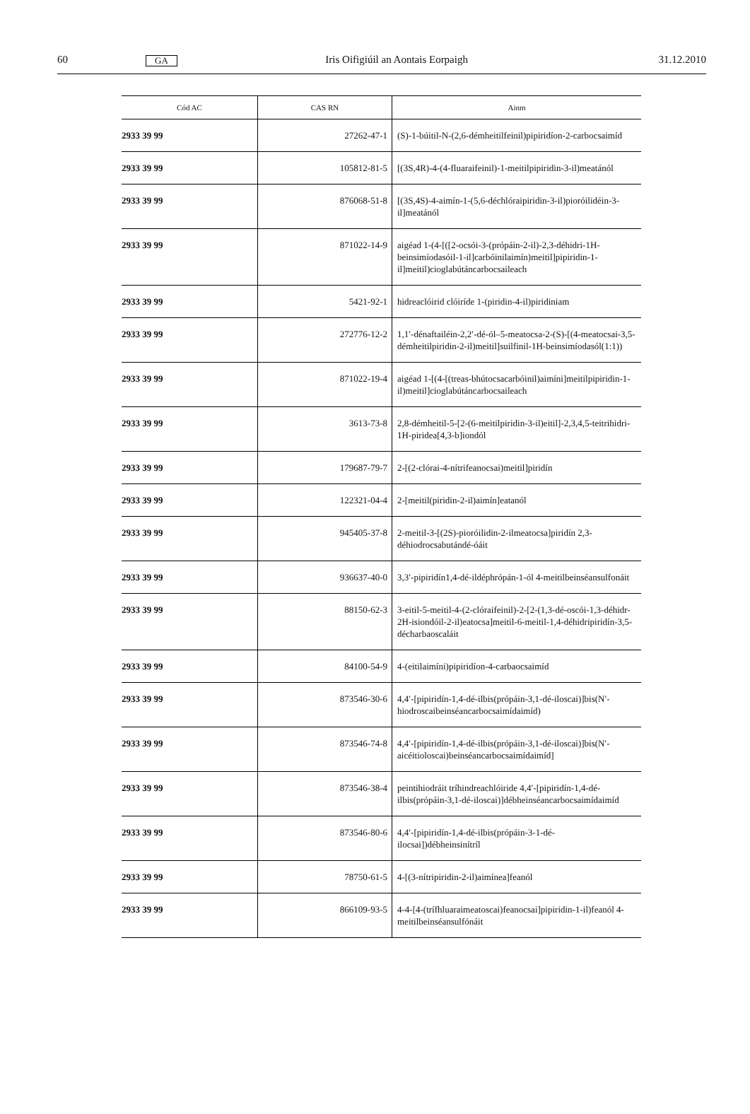60 GA Iris Oifigiúil an Aontais Eorpaigh 31.12.2010
| Cód AC | CAS RN | Ainm |
| --- | --- | --- |
| 2933 39 99 | 27262-47-1 | (S)-1-búitil-N-(2,6-démheitilfeinil)pipiridíon-2-carboc­saimíd |
| 2933 39 99 | 105812-81-5 | [(3S,4R)-4-(4-fluaraifeinil)-1-meitilpipiridin-3-il)meatánól |
| 2933 39 99 | 876068-51-8 | [(3S,4S)-4-aimín-1-(5,6-déchlóraipiridin-3-il)pioróilidéin-3-il]meatánól |
| 2933 39 99 | 871022-14-9 | aigéad 1-(4-[([2-ocsói-3-(própáin-2-il)-2,3-déhidri-1H-beinsimíodasóil-1-il]carbóinilaimín)meitil]pipiridin-1-il]meitil)cioglabútáncarbocsaileach |
| 2933 39 99 | 5421-92-1 | hidreaclóirid clóiríde 1-(piridin-4-il)piridiniam |
| 2933 39 99 | 272776-12-2 | 1,1′-dénaftailéin-2,2′-dé-ól–5-meatocsa-2-(S)-[(4-meatocsai-3,5-démheitilpiridin-2-il)meitil]suilfinil-1H-beinsimíodasól(1:1)) |
| 2933 39 99 | 871022-19-4 | aigéad 1-[(4-[(treas-bhútocsacarbóinil)aimíni]meitilpi­piridin-1-il)meitil]cioglabútáncarbocsaileach |
| 2933 39 99 | 3613-73-8 | 2,8-démheitil-5-[2-(6-meitilpiridin-3-il)eitil]-2,3,4,5-teitrihidri-1H-piridea[4,3-b]iondól |
| 2933 39 99 | 179687-79-7 | 2-[(2-clórai-4-nítrifeanocsai)meitil]piridín |
| 2933 39 99 | 122321-04-4 | 2-[meitil(piridin-2-il)aimín]eatanól |
| 2933 39 99 | 945405-37-8 | 2-meitil-3-[(2S)-pioróilidin-2-ilmeatocsa]piridín 2,3-déhiodrocsabutándé-óáit |
| 2933 39 99 | 936637-40-0 | 3,3′-pipiridín1,4-dé-ildéphrópán-1-ól 4-meitilbeinséan­sulfonáit |
| 2933 39 99 | 88150-62-3 | 3-eitil-5-meitil-4-(2-clóraifeinil)-2-[2-(1,3-dé-oscói-1,3-déhidr-2H-isiondóil-2-il)eatocsa]meitil-6-meitil-1,4-déhi­dripiridín-3,5-décharbaoscaláit |
| 2933 39 99 | 84100-54-9 | 4-(eitilaimíni)pipiridíon-4-carbaocsaimíd |
| 2933 39 99 | 873546-30-6 | 4,4′-[pipiridín-1,4-dé-ilbis(própáin-3,1-dé-iloscai)]bis(N′-hiodroscaibeinséancarbocsaimídaimíd) |
| 2933 39 99 | 873546-74-8 | 4,4′-[pipiridín-1,4-dé-ilbis(própáin-3,1-dé-iloscai)]bis(N′-aicéitioloscai)beinséancarbocsaimídaimíd] |
| 2933 39 99 | 873546-38-4 | peintihiodráit tríhindreachlóiride 4,4′-[pipiridín-1,4-dé-ilbis(própáin-3,1-dé-iloscai)]débheinséancarbocsai­mídaimíd |
| 2933 39 99 | 873546-80-6 | 4,4′-[pipiridín-1,4-dé-ilbis(própáin-3-1-dé-ilocsai])débheinsinítríl |
| 2933 39 99 | 78750-61-5 | 4-[(3-nítripiridin-2-il)aimínea]feanól |
| 2933 39 99 | 866109-93-5 | 4-4-[4-(trífhluaraimeatoscai)feanocsai]pipiridin-1-il)feanól 4-meitilbeinséansulfónáit |